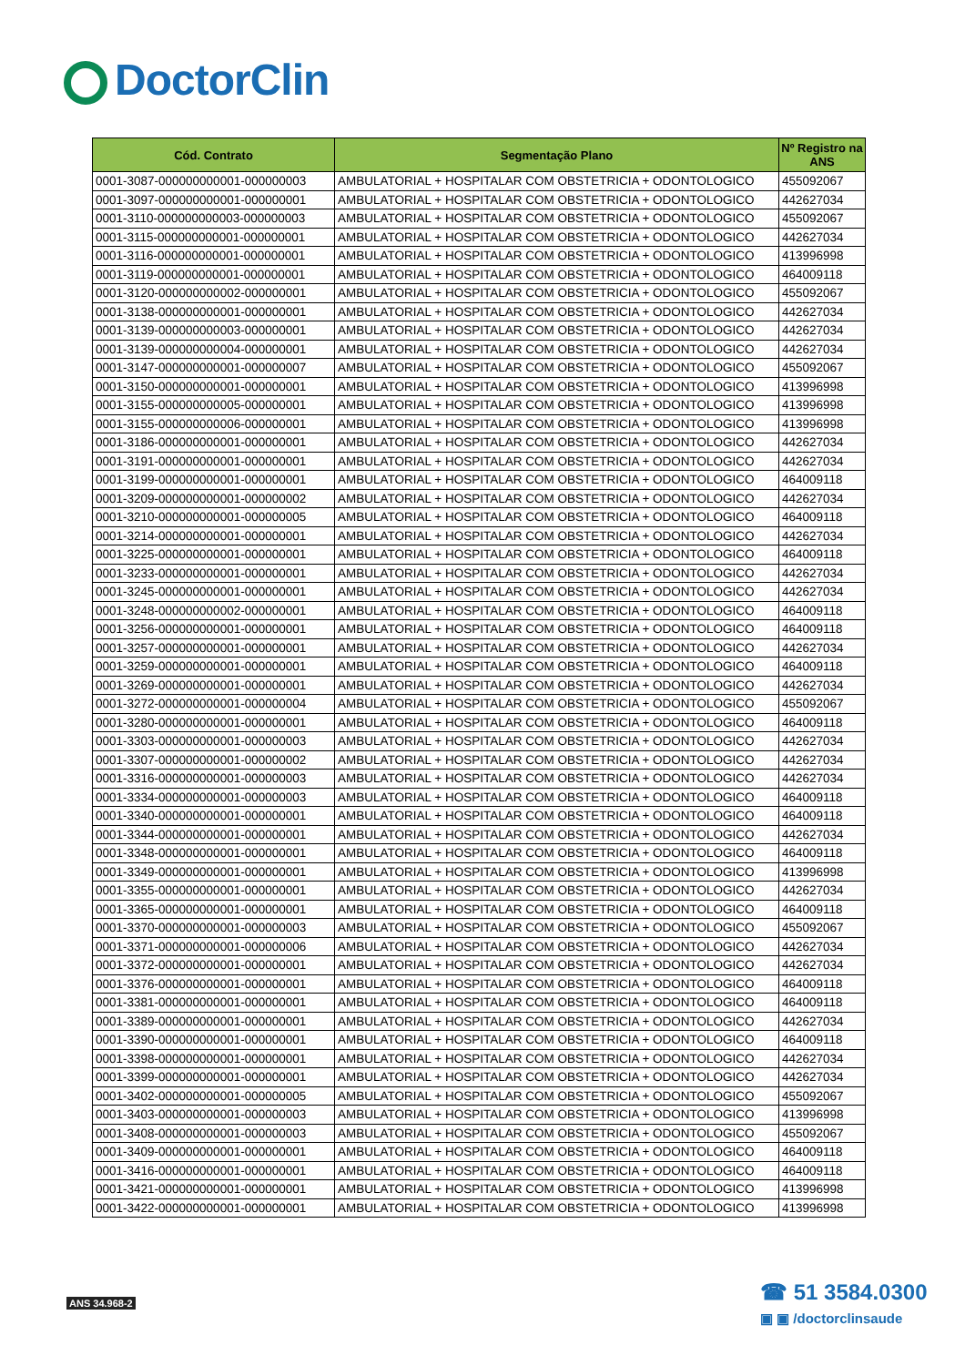DoctorClin
| Cód. Contrato | Segmentação Plano | Nº Registro na ANS |
| --- | --- | --- |
| 0001-3087-000000000001-000000003 | AMBULATORIAL + HOSPITALAR COM OBSTETRICIA + ODONTOLOGICO | 455092067 |
| 0001-3097-000000000001-000000001 | AMBULATORIAL + HOSPITALAR COM OBSTETRICIA + ODONTOLOGICO | 442627034 |
| 0001-3110-000000000003-000000003 | AMBULATORIAL + HOSPITALAR COM OBSTETRICIA + ODONTOLOGICO | 455092067 |
| 0001-3115-000000000001-000000001 | AMBULATORIAL + HOSPITALAR COM OBSTETRICIA + ODONTOLOGICO | 442627034 |
| 0001-3116-000000000001-000000001 | AMBULATORIAL + HOSPITALAR COM OBSTETRICIA + ODONTOLOGICO | 413996998 |
| 0001-3119-000000000001-000000001 | AMBULATORIAL + HOSPITALAR COM OBSTETRICIA + ODONTOLOGICO | 464009118 |
| 0001-3120-000000000002-000000001 | AMBULATORIAL + HOSPITALAR COM OBSTETRICIA + ODONTOLOGICO | 455092067 |
| 0001-3138-000000000001-000000001 | AMBULATORIAL + HOSPITALAR COM OBSTETRICIA + ODONTOLOGICO | 442627034 |
| 0001-3139-000000000003-000000001 | AMBULATORIAL + HOSPITALAR COM OBSTETRICIA + ODONTOLOGICO | 442627034 |
| 0001-3139-000000000004-000000001 | AMBULATORIAL + HOSPITALAR COM OBSTETRICIA + ODONTOLOGICO | 442627034 |
| 0001-3147-000000000001-000000007 | AMBULATORIAL + HOSPITALAR COM OBSTETRICIA + ODONTOLOGICO | 455092067 |
| 0001-3150-000000000001-000000001 | AMBULATORIAL + HOSPITALAR COM OBSTETRICIA + ODONTOLOGICO | 413996998 |
| 0001-3155-000000000005-000000001 | AMBULATORIAL + HOSPITALAR COM OBSTETRICIA + ODONTOLOGICO | 413996998 |
| 0001-3155-000000000006-000000001 | AMBULATORIAL + HOSPITALAR COM OBSTETRICIA + ODONTOLOGICO | 413996998 |
| 0001-3186-000000000001-000000001 | AMBULATORIAL + HOSPITALAR COM OBSTETRICIA + ODONTOLOGICO | 442627034 |
| 0001-3191-000000000001-000000001 | AMBULATORIAL + HOSPITALAR COM OBSTETRICIA + ODONTOLOGICO | 442627034 |
| 0001-3199-000000000001-000000001 | AMBULATORIAL + HOSPITALAR COM OBSTETRICIA + ODONTOLOGICO | 464009118 |
| 0001-3209-000000000001-000000002 | AMBULATORIAL + HOSPITALAR COM OBSTETRICIA + ODONTOLOGICO | 442627034 |
| 0001-3210-000000000001-000000005 | AMBULATORIAL + HOSPITALAR COM OBSTETRICIA + ODONTOLOGICO | 464009118 |
| 0001-3214-000000000001-000000001 | AMBULATORIAL + HOSPITALAR COM OBSTETRICIA + ODONTOLOGICO | 442627034 |
| 0001-3225-000000000001-000000001 | AMBULATORIAL + HOSPITALAR COM OBSTETRICIA + ODONTOLOGICO | 464009118 |
| 0001-3233-000000000001-000000001 | AMBULATORIAL + HOSPITALAR COM OBSTETRICIA + ODONTOLOGICO | 442627034 |
| 0001-3245-000000000001-000000001 | AMBULATORIAL + HOSPITALAR COM OBSTETRICIA + ODONTOLOGICO | 442627034 |
| 0001-3248-000000000002-000000001 | AMBULATORIAL + HOSPITALAR COM OBSTETRICIA + ODONTOLOGICO | 464009118 |
| 0001-3256-000000000001-000000001 | AMBULATORIAL + HOSPITALAR COM OBSTETRICIA + ODONTOLOGICO | 464009118 |
| 0001-3257-000000000001-000000001 | AMBULATORIAL + HOSPITALAR COM OBSTETRICIA + ODONTOLOGICO | 442627034 |
| 0001-3259-000000000001-000000001 | AMBULATORIAL + HOSPITALAR COM OBSTETRICIA + ODONTOLOGICO | 464009118 |
| 0001-3269-000000000001-000000001 | AMBULATORIAL + HOSPITALAR COM OBSTETRICIA + ODONTOLOGICO | 442627034 |
| 0001-3272-000000000001-000000004 | AMBULATORIAL + HOSPITALAR COM OBSTETRICIA + ODONTOLOGICO | 455092067 |
| 0001-3280-000000000001-000000001 | AMBULATORIAL + HOSPITALAR COM OBSTETRICIA + ODONTOLOGICO | 464009118 |
| 0001-3303-000000000001-000000003 | AMBULATORIAL + HOSPITALAR COM OBSTETRICIA + ODONTOLOGICO | 442627034 |
| 0001-3307-000000000001-000000002 | AMBULATORIAL + HOSPITALAR COM OBSTETRICIA + ODONTOLOGICO | 442627034 |
| 0001-3316-000000000001-000000003 | AMBULATORIAL + HOSPITALAR COM OBSTETRICIA + ODONTOLOGICO | 442627034 |
| 0001-3334-000000000001-000000003 | AMBULATORIAL + HOSPITALAR COM OBSTETRICIA + ODONTOLOGICO | 464009118 |
| 0001-3340-000000000001-000000001 | AMBULATORIAL + HOSPITALAR COM OBSTETRICIA + ODONTOLOGICO | 464009118 |
| 0001-3344-000000000001-000000001 | AMBULATORIAL + HOSPITALAR COM OBSTETRICIA + ODONTOLOGICO | 442627034 |
| 0001-3348-000000000001-000000001 | AMBULATORIAL + HOSPITALAR COM OBSTETRICIA + ODONTOLOGICO | 464009118 |
| 0001-3349-000000000001-000000001 | AMBULATORIAL + HOSPITALAR COM OBSTETRICIA + ODONTOLOGICO | 413996998 |
| 0001-3355-000000000001-000000001 | AMBULATORIAL + HOSPITALAR COM OBSTETRICIA + ODONTOLOGICO | 442627034 |
| 0001-3365-000000000001-000000001 | AMBULATORIAL + HOSPITALAR COM OBSTETRICIA + ODONTOLOGICO | 464009118 |
| 0001-3370-000000000001-000000003 | AMBULATORIAL + HOSPITALAR COM OBSTETRICIA + ODONTOLOGICO | 455092067 |
| 0001-3371-000000000001-000000006 | AMBULATORIAL + HOSPITALAR COM OBSTETRICIA + ODONTOLOGICO | 442627034 |
| 0001-3372-000000000001-000000001 | AMBULATORIAL + HOSPITALAR COM OBSTETRICIA + ODONTOLOGICO | 442627034 |
| 0001-3376-000000000001-000000001 | AMBULATORIAL + HOSPITALAR COM OBSTETRICIA + ODONTOLOGICO | 464009118 |
| 0001-3381-000000000001-000000001 | AMBULATORIAL + HOSPITALAR COM OBSTETRICIA + ODONTOLOGICO | 464009118 |
| 0001-3389-000000000001-000000001 | AMBULATORIAL + HOSPITALAR COM OBSTETRICIA + ODONTOLOGICO | 442627034 |
| 0001-3390-000000000001-000000001 | AMBULATORIAL + HOSPITALAR COM OBSTETRICIA + ODONTOLOGICO | 464009118 |
| 0001-3398-000000000001-000000001 | AMBULATORIAL + HOSPITALAR COM OBSTETRICIA + ODONTOLOGICO | 442627034 |
| 0001-3399-000000000001-000000001 | AMBULATORIAL + HOSPITALAR COM OBSTETRICIA + ODONTOLOGICO | 442627034 |
| 0001-3402-000000000001-000000005 | AMBULATORIAL + HOSPITALAR COM OBSTETRICIA + ODONTOLOGICO | 455092067 |
| 0001-3403-000000000001-000000003 | AMBULATORIAL + HOSPITALAR COM OBSTETRICIA + ODONTOLOGICO | 413996998 |
| 0001-3408-000000000001-000000003 | AMBULATORIAL + HOSPITALAR COM OBSTETRICIA + ODONTOLOGICO | 455092067 |
| 0001-3409-000000000001-000000001 | AMBULATORIAL + HOSPITALAR COM OBSTETRICIA + ODONTOLOGICO | 464009118 |
| 0001-3416-000000000001-000000001 | AMBULATORIAL + HOSPITALAR COM OBSTETRICIA + ODONTOLOGICO | 464009118 |
| 0001-3421-000000000001-000000001 | AMBULATORIAL + HOSPITALAR COM OBSTETRICIA + ODONTOLOGICO | 413996998 |
| 0001-3422-000000000001-000000001 | AMBULATORIAL + HOSPITALAR COM OBSTETRICIA + ODONTOLOGICO | 413996998 |
ANS 34.968-2
☎ 51 3584.0300
▣ ▣ /doctorclinsaude